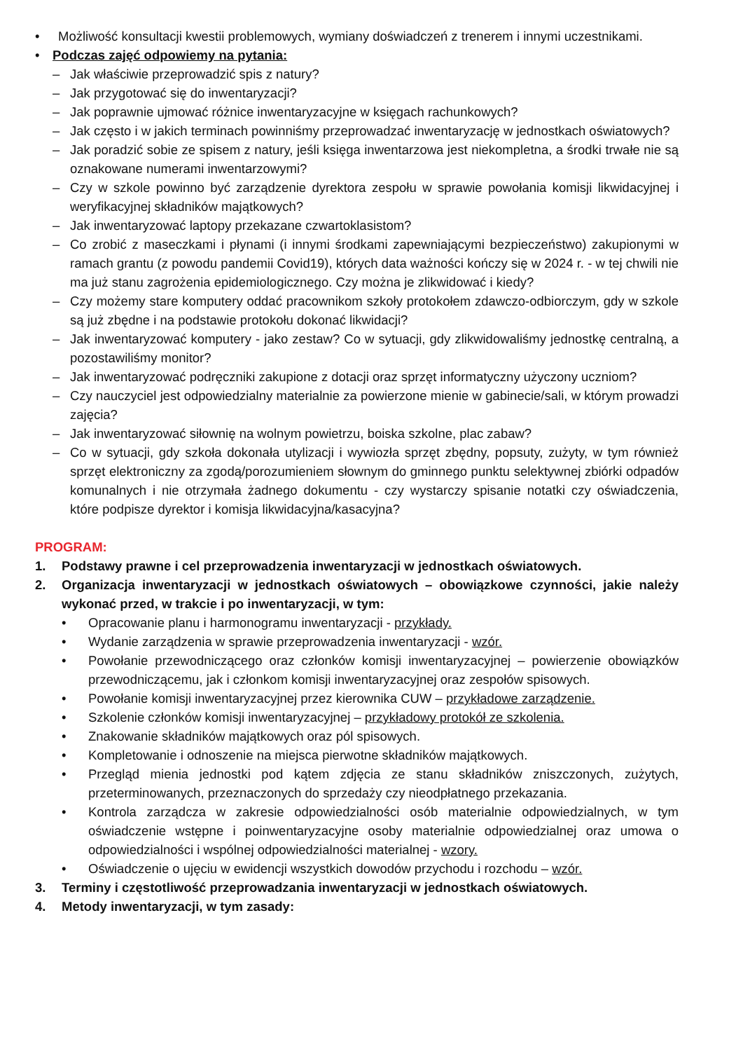• Możliwość konsultacji kwestii problemowych, wymiany doświadczeń z trenerem i innymi uczestnikami.
• Podczas zajęć odpowiemy na pytania:
– Jak właściwie przeprowadzić spis z natury?
– Jak przygotować się do inwentaryzacji?
– Jak poprawnie ujmować różnice inwentaryzacyjne w księgach rachunkowych?
– Jak często i w jakich terminach powinniśmy przeprowadzać inwentaryzację w jednostkach oświatowych?
– Jak poradzić sobie ze spisem z natury, jeśli księga inwentarzowa jest niekompletna, a środki trwałe nie są oznakowane numerami inwentarzowymi?
– Czy w szkole powinno być zarządzenie dyrektora zespołu w sprawie powołania komisji likwidacyjnej i weryfikacyjnej składników majątkowych?
– Jak inwentaryzować laptopy przekazane czwartoklasistom?
– Co zrobić z maseczkami i płynami (i innymi środkami zapewniającymi bezpieczeństwo) zakupionymi w ramach grantu (z powodu pandemii Covid19), których data ważności kończy się w 2024 r. - w tej chwili nie ma już stanu zagrożenia epidemiologicznego. Czy można je zlikwidować i kiedy?
– Czy możemy stare komputery oddać pracownikom szkoły protokołem zdawczo-odbiorczym, gdy w szkole są już zbędne i na podstawie protokołu dokonać likwidacji?
– Jak inwentaryzować komputery - jako zestaw? Co w sytuacji, gdy zlikwidowaliśmy jednostkę centralną, a pozostawiliśmy monitor?
– Jak inwentaryzować podręczniki zakupione z dotacji oraz sprzęt informatyczny użyczony uczniom?
– Czy nauczyciel jest odpowiedzialny materialnie za powierzone mienie w gabinecie/sali, w którym prowadzi zajęcia?
– Jak inwentaryzować siłownię na wolnym powietrzu, boiska szkolne, plac zabaw?
– Co w sytuacji, gdy szkoła dokonała utylizacji i wywiozła sprzęt zbędny, popsuty, zużyty, w tym również sprzęt elektroniczny za zgodą/porozumieniem słownym do gminnego punktu selektywnej zbiórki odpadów komunalnych i nie otrzymała żadnego dokumentu - czy wystarczy spisanie notatki czy oświadczenia, które podpisze dyrektor i komisja likwidacyjna/kasacyjna?
PROGRAM:
1. Podstawy prawne i cel przeprowadzenia inwentaryzacji w jednostkach oświatowych.
2. Organizacja inwentaryzacji w jednostkach oświatowych – obowiązkowe czynności, jakie należy wykonać przed, w trakcie i po inwentaryzacji, w tym:
• Opracowanie planu i harmonogramu inwentaryzacji - przykłady.
• Wydanie zarządzenia w sprawie przeprowadzenia inwentaryzacji - wzór.
• Powołanie przewodniczącego oraz członków komisji inwentaryzacyjnej – powierzenie obowiązków przewodniczącemu, jak i członkom komisji inwentaryzacyjnej oraz zespołów spisowych.
• Powołanie komisji inwentaryzacyjnej przez kierownika CUW – przykładowe zarządzenie.
• Szkolenie członków komisji inwentaryzacyjnej – przykładowy protokół ze szkolenia.
• Znakowanie składników majątkowych oraz pól spisowych.
• Kompletowanie i odnoszenie na miejsca pierwotne składników majątkowych.
• Przegląd mienia jednostki pod kątem zdjęcia ze stanu składników zniszczonych, zużytych, przeterminowanych, przeznaczonych do sprzedaży czy nieodpłatnego przekazania.
• Kontrola zarządcza w zakresie odpowiedzialności osób materialnie odpowiedzialnych, w tym oświadczenie wstępne i poinwentaryzacyjne osoby materialnie odpowiedzialnej oraz umowa o odpowiedzialności i wspólnej odpowiedzialności materialnej - wzory.
• Oświadczenie o ujęciu w ewidencji wszystkich dowodów przychodu i rozchodu – wzór.
3. Terminy i częstotliwość przeprowadzania inwentaryzacji w jednostkach oświatowych.
4. Metody inwentaryzacji, w tym zasady: